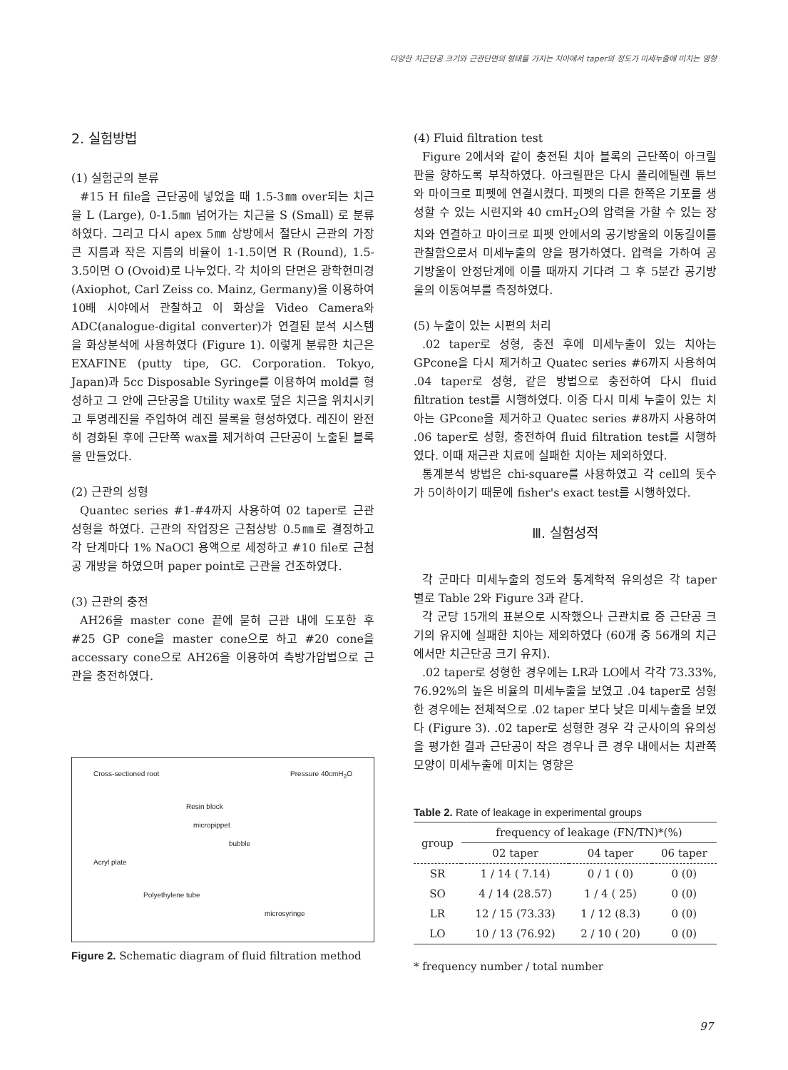다양한 치근단공 크기와 근관단면의 형태를 가지는 치아에서 taper의 정도가 미세누출에 미치는 영향
2. 실험방법
(1) 실험군의 분류
#15 H file을 근단공에 넣었을 때 1.5-3㎜ over되는 치근을 L (Large), 0-1.5㎜ 넘어가는 치근을 S (Small) 로 분류하였다. 그리고 다시 apex 5㎜ 상방에서 절단시 근관의 가장 큰 지름과 작은 지름의 비율이 1-1.5이면 R (Round), 1.5-3.5이면 O (Ovoid)로 나누었다. 각 치아의 단면은 광학현미경 (Axiophot, Carl Zeiss co. Mainz, Germany)을 이용하여 10배 시야에서 관찰하고 이 화상을 Video Camera와 ADC(analogue-digital converter)가 연결된 분석 시스템을 화상분석에 사용하였다 (Figure 1). 이렇게 분류한 치근은 EXAFINE (putty tipe, GC. Corporation. Tokyo, Japan)과 5cc Disposable Syringe를 이용하여 mold를 형성하고 그 안에 근단공을 Utility wax로 덮은 치근을 위치시키고 투명레진을 주입하여 레진 블록을 형성하였다. 레진이 완전히 경화된 후에 근단쪽 wax를 제거하여 근단공이 노출된 블록을 만들었다.
(2) 근관의 성형
Quantec series #1-#4까지 사용하여 02 taper로 근관성형을 하였다. 근관의 작업장은 근첨상방 0.5㎜로 결정하고 각 단계마다 1% NaOCl 용액으로 세정하고 #10 file로 근첨공 개방을 하였으며 paper point로 근관을 건조하였다.
(3) 근관의 충전
AH26을 master cone 끝에 묻혀 근관 내에 도포한 후 #25 GP cone을 master cone으로 하고 #20 cone을 accessary cone으로 AH26을 이용하여 측방가압법으로 근관을 충전하였다.
Cross-sectioned root Pressure 40cmH<sub>2</sub>O
Resin block
micropippet
bubble
Acryl plate
Polyethylene tube microsyringe
Figure 2. Schematic diagram of fluid filtration method
(4) Fluid filtration test
Figure 2에서와 같이 충전된 치아 블록의 근단쪽이 아크릴판을 향하도록 부착하였다. 아크릴판은 다시 폴리에틸렌 튜브와 마이크로 피펫에 연결시켰다. 피펫의 다른 한쪽은 기포를 생성할 수 있는 시린지와 40 cmH<sub>2</sub>O의 압력을 가할 수 있는 장치와 연결하고 마이크로 피펫 안에서의 공기방울의 이동길이를 관찰함으로서 미세누출의 양을 평가하였다. 압력을 가하여 공기방울이 안정단계에 이를 때까지 기다려 그 후 5분간 공기방울의 이동여부를 측정하였다.
(5) 누출이 있는 시편의 처리
.02 taper로 성형, 충전 후에 미세누출이 있는 치아는 GPcone을 다시 제거하고 Quatec series #6까지 사용하여 .04 taper로 성형, 같은 방법으로 충전하여 다시 fluid filtration test를 시행하였다. 이중 다시 미세 누출이 있는 치아는 GPcone을 제거하고 Quatec series #8까지 사용하여 .06 taper로 성형, 충전하여 fluid filtration test를 시행하였다. 이때 재근관 치료에 실패한 치아는 제외하였다.
통계분석 방법은 chi-square를 사용하였고 각 cell의 돗수가 5이하이기 때문에 fisher's exact test를 시행하였다.
Ⅲ. 실험성적
각 군마다 미세누출의 정도와 통계학적 유의성은 각 taper 별로 Table 2와 Figure 3과 같다.
각 군당 15개의 표본으로 시작했으나 근관치료 중 근단공 크기의 유지에 실패한 치아는 제외하였다 (60개 중 56개의 치근에서만 치근단공 크기 유지).
.02 taper로 성형한 경우에는 LR과 LO에서 각각 73.33%, 76.92%의 높은 비율의 미세누출을 보였고 .04 taper로 성형한 경우에는 전체적으로 .02 taper 보다 낮은 미세누출을 보였다 (Figure 3). .02 taper로 성형한 경우 각 군사이의 유의성을 평가한 결과 근단공이 작은 경우나 큰 경우 내에서는 치관쪽 모양이 미세누출에 미치는 영향은
Table 2. Rate of leakage in experimental groups
| group | frequency of leakage (FN/TN)*(%) | | |
| --- | --- | --- | --- |
| | 02 taper | 04 taper | 06 taper |
| SR | 1 / 14 ( 7.14) | 0 / 1 ( 0) | 0 (0) |
| SO | 4 / 14 (28.57) | 1 / 4 ( 25) | 0 (0) |
| LR | 12 / 15 (73.33) | 1 / 12 (8.3) | 0 (0) |
| LO | 10 / 13 (76.92) | 2 / 10 ( 20) | 0 (0) |
* frequency number / total number
97